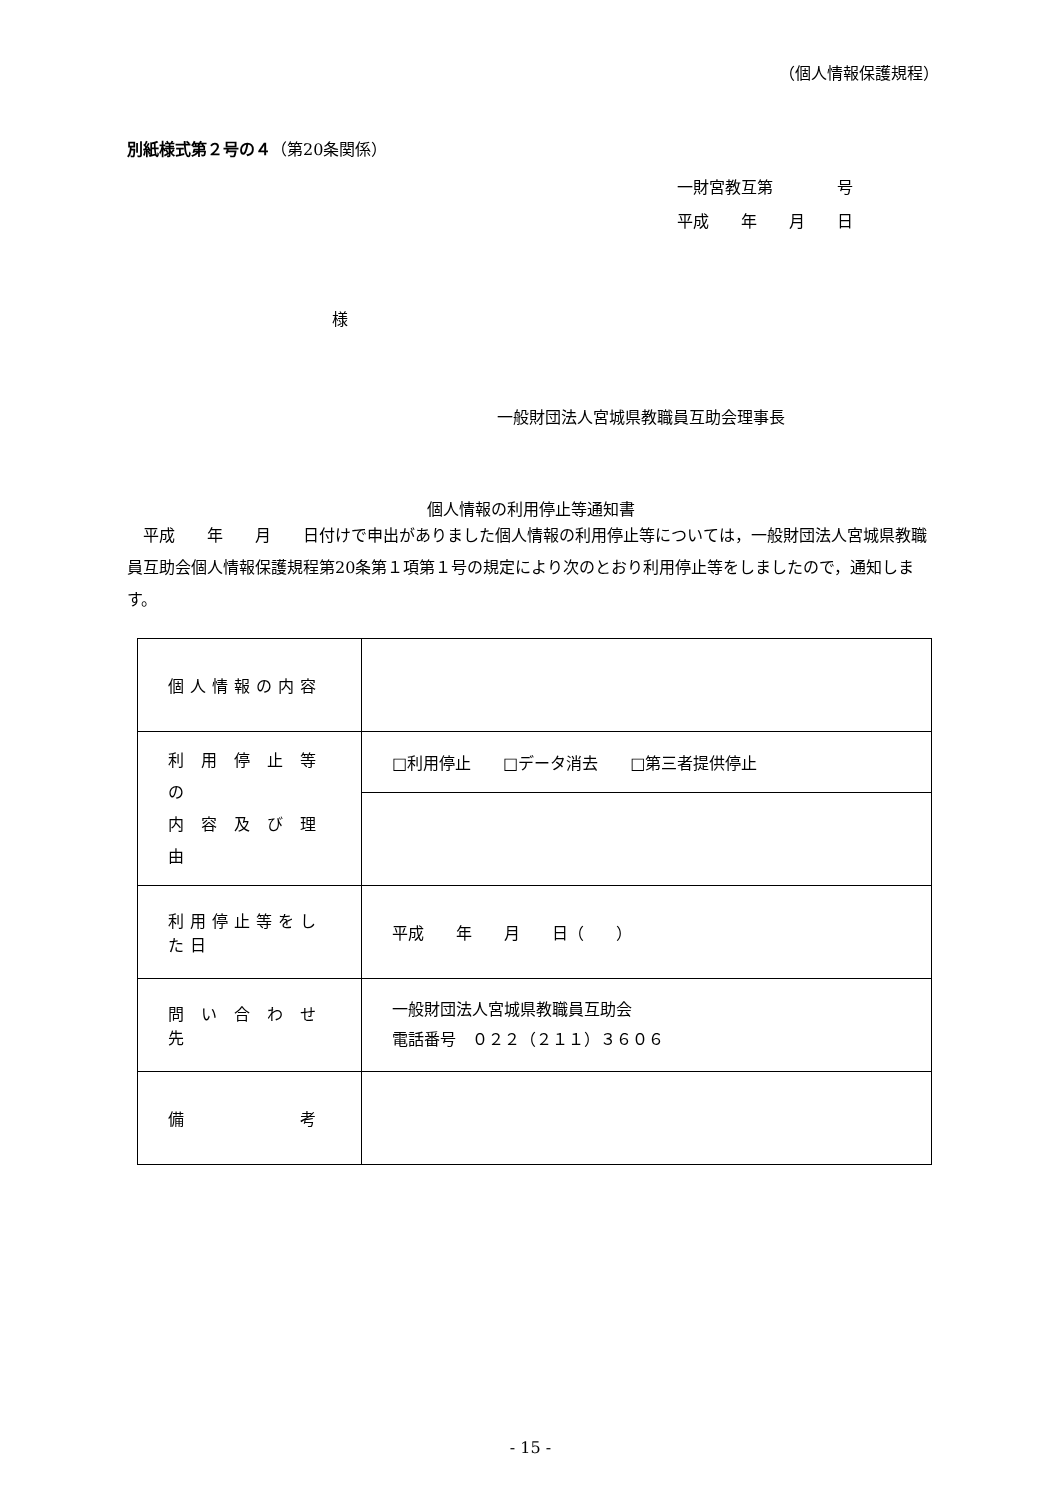（個人情報保護規程）
別紙様式第２号の４（第20条関係）
一財宮教互第　　　　号
平成　　年　　月　　日
様
一般財団法人宮城県教職員互助会理事長
個人情報の利用停止等通知書
　平成　　年　　月　　日付けで申出がありました個人情報の利用停止等については，一般財団法人宮城県教職員互助会個人情報保護規程第20条第１項第１号の規定により次のとおり利用停止等をしましたので，通知します。
| 個人情報の内容 | |
| 利 用 停 止 等 の 内 容 及 び 理 由 | □利用停止 □データ消去 □第三者提供停止 |
| 利用停止等をした日 | 平成 年 月 日（ ） |
| 問 い 合 わ せ 先 | 一般財団法人宮城県教職員互助会 電話番号 ０２２（２１１）３６０６ |
| 備 考 | |
- 15 -